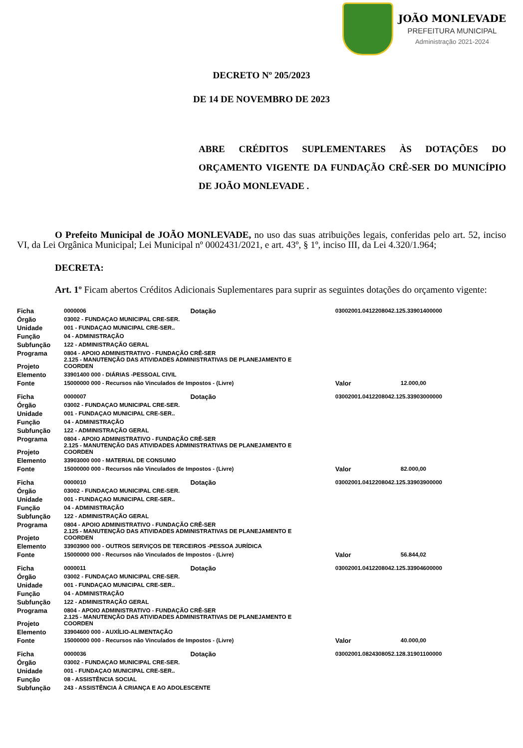JOÃO MONLEVADE
PREFEITURA MUNICIPAL
Administração 2021-2024
DECRETO Nº 205/2023
DE 14 DE NOVEMBRO DE 2023
ABRE CRÉDITOS SUPLEMENTARES ÀS DOTAÇÕES DO ORÇAMENTO VIGENTE DA FUNDAÇÃO CRÊ-SER DO MUNICÍPIO DE JOÃO MONLEVADE .
O Prefeito Municipal de JOÃO MONLEVADE, no uso das suas atribuições legais, conferidas pelo art. 52, inciso VI, da Lei Orgânica Municipal; Lei Municipal nº 0002431/2021, e art. 43º, § 1º, inciso III, da Lei 4.320/1.964;
DECRETA:
Art. 1º Ficam abertos Créditos Adicionais Suplementares para suprir as seguintes dotações do orçamento vigente:
| Ficha | 0000006 | Dotação | 03002001.0412208042.125.33901400000 | |
| Órgão | 03002 - FUNDAÇAO MUNICIPAL CRE-SER. | | | |
| Unidade | 001 - FUNDAÇAO MUNICIPAL CRE-SER.. | | | |
| Função | 04 - ADMINISTRAÇÃO | | | |
| Subfunção | 122 - ADMINISTRAÇÃO GERAL | | | |
| Programa | 0804 - APOIO ADMINISTRATIVO - FUNDAÇÃO CRÊ-SER | | | |
| Projeto | 2.125 - MANUTENÇÃO DAS ATIVIDADES ADMINISTRATIVAS DE PLANEJAMENTO E COORDEN | | | |
| Elemento | 33901400 000 - DIÁRIAS -PESSOAL CIVIL | | | |
| Fonte | 15000000 000 - Recursos não Vinculados de Impostos - (Livre) | | Valor | 12.000,00 |
| Ficha | 0000007 | Dotação | 03002001.0412208042.125.33903000000 | |
| Órgão | 03002 - FUNDAÇAO MUNICIPAL CRE-SER. | | | |
| Unidade | 001 - FUNDAÇAO MUNICIPAL CRE-SER.. | | | |
| Função | 04 - ADMINISTRAÇÃO | | | |
| Subfunção | 122 - ADMINISTRAÇÃO GERAL | | | |
| Programa | 0804 - APOIO ADMINISTRATIVO - FUNDAÇÃO CRÊ-SER | | | |
| Projeto | 2.125 - MANUTENÇÃO DAS ATIVIDADES ADMINISTRATIVAS DE PLANEJAMENTO E COORDEN | | | |
| Elemento | 33903000 000 - MATERIAL DE CONSUMO | | | |
| Fonte | 15000000 000 - Recursos não Vinculados de Impostos - (Livre) | | Valor | 82.000,00 |
| Ficha | 0000010 | Dotação | 03002001.0412208042.125.33903900000 | |
| Órgão | 03002 - FUNDAÇAO MUNICIPAL CRE-SER. | | | |
| Unidade | 001 - FUNDAÇAO MUNICIPAL CRE-SER.. | | | |
| Função | 04 - ADMINISTRAÇÃO | | | |
| Subfunção | 122 - ADMINISTRAÇÃO GERAL | | | |
| Programa | 0804 - APOIO ADMINISTRATIVO - FUNDAÇÃO CRÊ-SER | | | |
| Projeto | 2.125 - MANUTENÇÃO DAS ATIVIDADES ADMINISTRATIVAS DE PLANEJAMENTO E COORDEN | | | |
| Elemento | 33903900 000 - OUTROS SERVIÇOS DE TERCEIROS -PESSOA JURÍDICA | | | |
| Fonte | 15000000 000 - Recursos não Vinculados de Impostos - (Livre) | | Valor | 56.844,02 |
| Ficha | 0000011 | Dotação | 03002001.0412208042.125.33904600000 | |
| Órgão | 03002 - FUNDAÇAO MUNICIPAL CRE-SER. | | | |
| Unidade | 001 - FUNDAÇAO MUNICIPAL CRE-SER.. | | | |
| Função | 04 - ADMINISTRAÇÃO | | | |
| Subfunção | 122 - ADMINISTRAÇÃO GERAL | | | |
| Programa | 0804 - APOIO ADMINISTRATIVO - FUNDAÇÃO CRÊ-SER | | | |
| Projeto | 2.125 - MANUTENÇÃO DAS ATIVIDADES ADMINISTRATIVAS DE PLANEJAMENTO E COORDEN | | | |
| Elemento | 33904600 000 - AUXÍLIO-ALIMENTAÇÃO | | | |
| Fonte | 15000000 000 - Recursos não Vinculados de Impostos - (Livre) | | Valor | 40.000,00 |
| Ficha | 0000036 | Dotação | 03002001.0824308052.128.31901100000 | |
| Órgão | 03002 - FUNDAÇAO MUNICIPAL CRE-SER. | | | |
| Unidade | 001 - FUNDAÇAO MUNICIPAL CRE-SER.. | | | |
| Função | 08 - ASSISTÊNCIA SOCIAL | | | |
| Subfunção | 243 - ASSISTÊNCIA À CRIANÇA E AO ADOLESCENTE | | | |